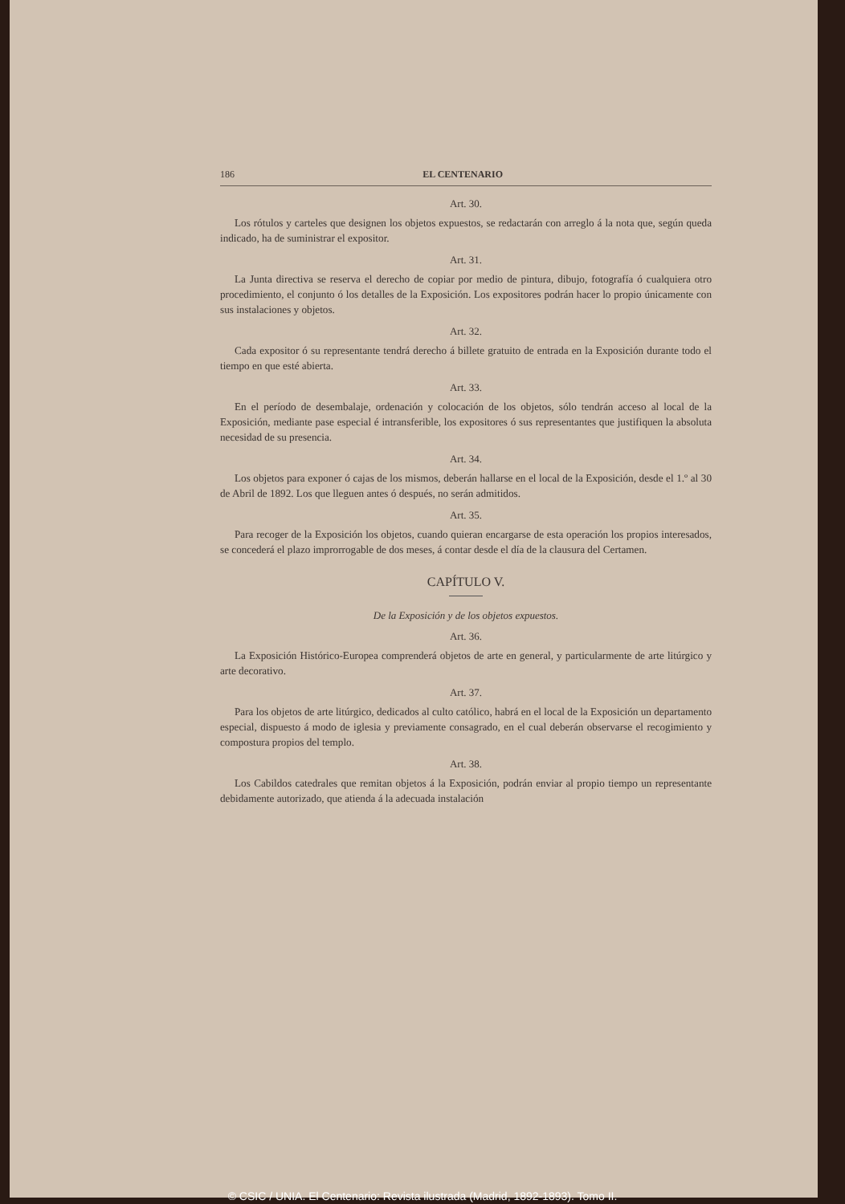186 EL CENTENARIO
Art. 30.
Los rótulos y carteles que designen los objetos expuestos, se redactarán con arreglo á la nota que, según queda indicado, ha de suministrar el expositor.
Art. 31.
La Junta directiva se reserva el derecho de copiar por medio de pintura, dibujo, fotografía ó cualquiera otro procedimiento, el conjunto ó los detalles de la Exposición. Los expositores podrán hacer lo propio únicamente con sus instalaciones y objetos.
Art. 32.
Cada expositor ó su representante tendrá derecho á billete gratuito de entrada en la Exposición durante todo el tiempo en que esté abierta.
Art. 33.
En el período de desembalaje, ordenación y colocación de los objetos, sólo tendrán acceso al local de la Exposición, mediante pase especial é intransferible, los expositores ó sus representantes que justifiquen la absoluta necesidad de su presencia.
Art. 34.
Los objetos para exponer ó cajas de los mismos, deberán hallarse en el local de la Exposición, desde el 1.º al 30 de Abril de 1892. Los que lleguen antes ó después, no serán admitidos.
Art. 35.
Para recoger de la Exposición los objetos, cuando quieran encargarse de esta operación los propios interesados, se concederá el plazo improrrogable de dos meses, á contar desde el día de la clausura del Certamen.
CAPÍTULO V.
De la Exposición y de los objetos expuestos.
Art. 36.
La Exposición Histórico-Europea comprenderá objetos de arte en general, y particularmente de arte litúrgico y arte decorativo.
Art. 37.
Para los objetos de arte litúrgico, dedicados al culto católico, habrá en el local de la Exposición un departamento especial, dispuesto á modo de iglesia y previamente consagrado, en el cual deberán observarse el recogimiento y compostura propios del templo.
Art. 38.
Los Cabildos catedrales que remitan objetos á la Exposición, podrán enviar al propio tiempo un representante debidamente autorizado, que atienda á la adecuada instalación
© CSIC / UNIA. El Centenario: Revista ilustrada (Madrid, 1892-1893). Tomo II.